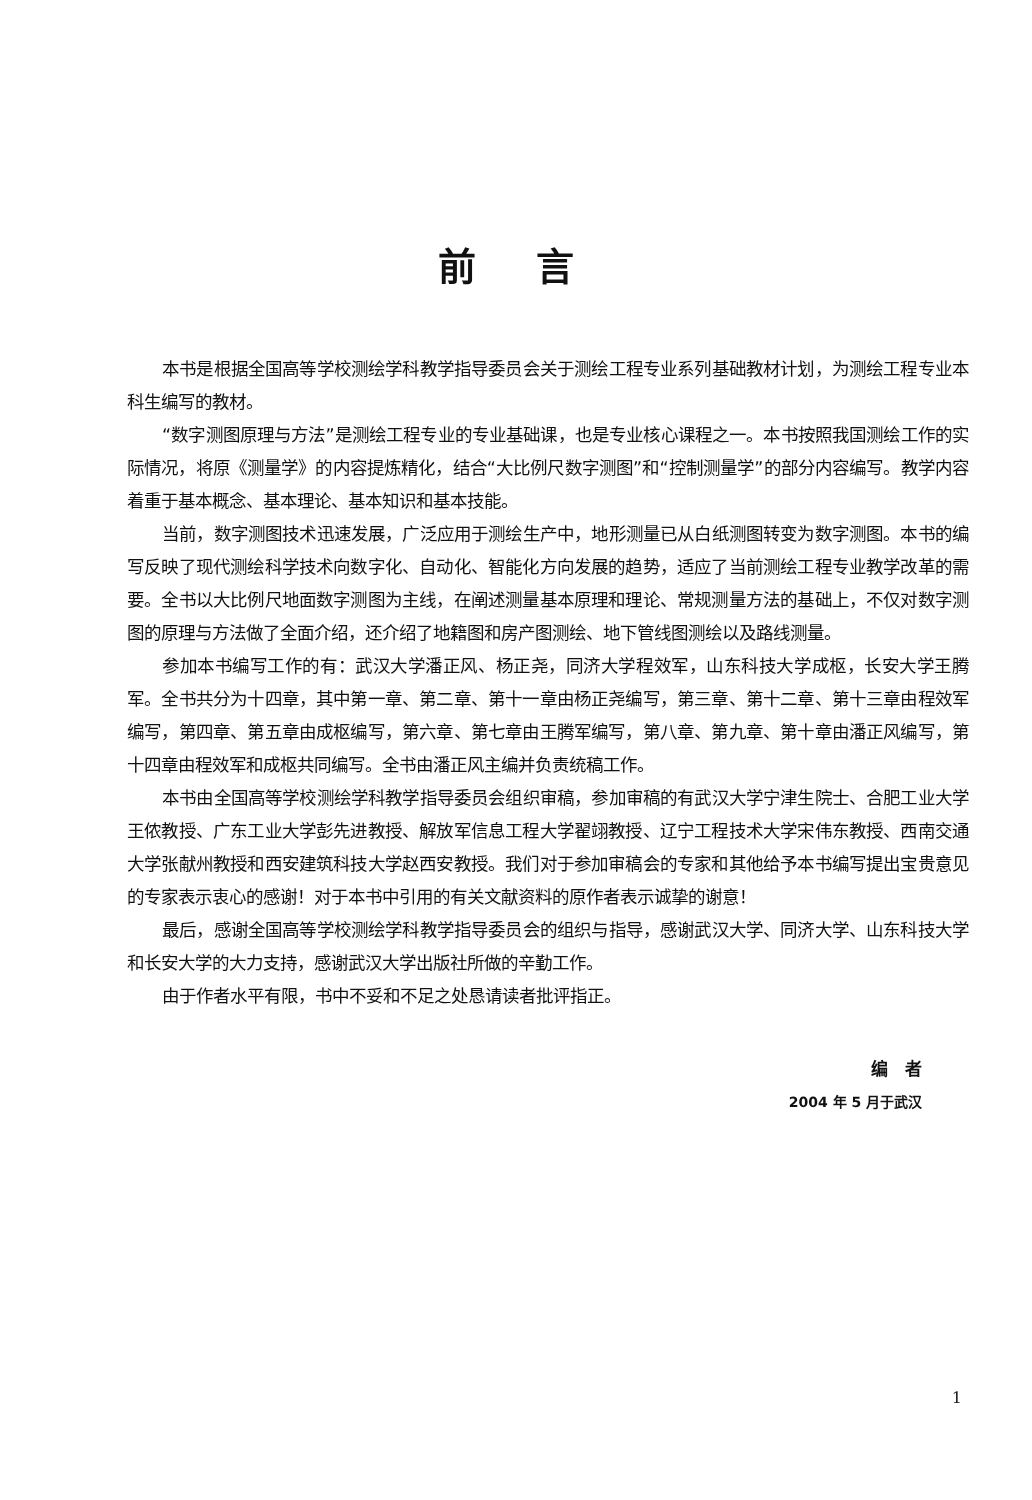前言
本书是根据全国高等学校测绘学科教学指导委员会关于测绘工程专业系列基础教材计划，为测绘工程专业本科生编写的教材。
“数字测图原理与方法”是测绘工程专业的专业基础课，也是专业核心课程之一。本书按照我国测绘工作的实际情况，将原《测量学》的内容提炼精化，结合“大比例尺数字测图”和“控制测量学”的部分内容编写。教学内容着重于基本概念、基本理论、基本知识和基本技能。
当前，数字测图技术迅速发展，广泛应用于测绘生产中，地形测量已从白纸测图转变为数字测图。本书的编写反映了现代测绘科学技术向数字化、自动化、智能化方向发展的趋势，适应了当前测绘工程专业教学改革的需要。全书以大比例尺地面数字测图为主线，在阐述测量基本原理和理论、常规测量方法的基础上，不仅对数字测图的原理与方法做了全面介绍，还介绍了地籍图和房产图测绘、地下管线图测绘以及路线测量。
参加本书编写工作的有：武汉大学潘正风、杨正尧，同济大学程效军，山东科技大学成枢，长安大学王腾军。全书共分为十四章，其中第一章、第二章、第十一章由杨正尧编写，第三章、第十二章、第十三章由程效军编写，第四章、第五章由成枢编写，第六章、第七章由王腾军编写，第八章、第九章、第十章由潘正风编写，第十四章由程效军和成枢共同编写。全书由潘正风主编并负责统稿工作。
本书由全国高等学校测绘学科教学指导委员会组织审稿，参加审稿的有武汉大学宁津生院士、合肥工业大学王侬教授、广东工业大学彭先进教授、解放军信息工程大学翟翊教授、辽宁工程技术大学宋伟东教授、西南交通大学张献州教授和西安建筑科技大学赵西安教授。我们对于参加审稿会的专家和其他给予本书编写提出宝贵意见的专家表示衷心的感谢！对于本书中引用的有关文献资料的原作者表示诚挚的谢意！
最后，感谢全国高等学校测绘学科教学指导委员会的组织与指导，感谢武汉大学、同济大学、山东科技大学和长安大学的大力支持，感谢武汉大学出版社所做的辛勤工作。
由于作者水平有限，书中不妥和不足之处恳请读者批评指正。
编　者
2004 年 5 月于武汉
1